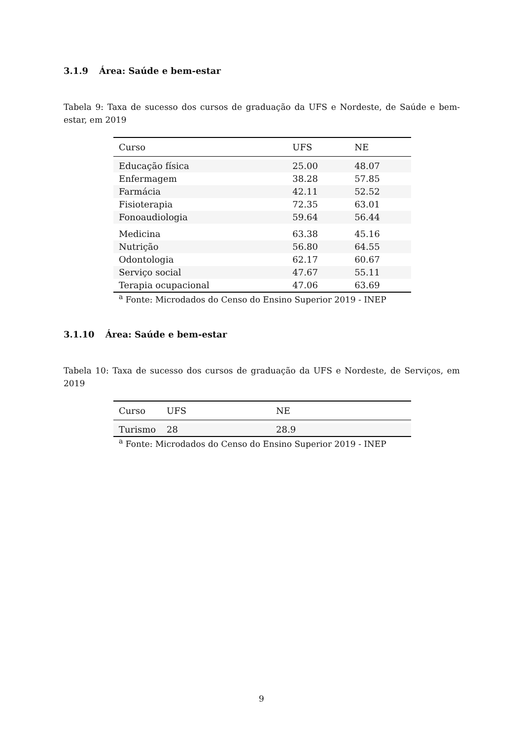3.1.9 Área: Saúde e bem-estar
Tabela 9: Taxa de sucesso dos cursos de graduação da UFS e Nordeste, de Saúde e bem-estar, em 2019
| Curso | UFS | NE |
| --- | --- | --- |
| Educação física | 25.00 | 48.07 |
| Enfermagem | 38.28 | 57.85 |
| Farmácia | 42.11 | 52.52 |
| Fisioterapia | 72.35 | 63.01 |
| Fonoaudiologia | 59.64 | 56.44 |
| Medicina | 63.38 | 45.16 |
| Nutrição | 56.80 | 64.55 |
| Odontologia | 62.17 | 60.67 |
| Serviço social | 47.67 | 55.11 |
| Terapia ocupacional | 47.06 | 63.69 |
<sup>a</sup> Fonte: Microdados do Censo do Ensino Superior 2019 - INEP
3.1.10 Área: Saúde e bem-estar
Tabela 10: Taxa de sucesso dos cursos de graduação da UFS e Nordeste, de Serviços, em 2019
| Curso | UFS | NE |
| --- | --- | --- |
| Turismo | 28 | 28.9 |
<sup>a</sup> Fonte: Microdados do Censo do Ensino Superior 2019 - INEP
9